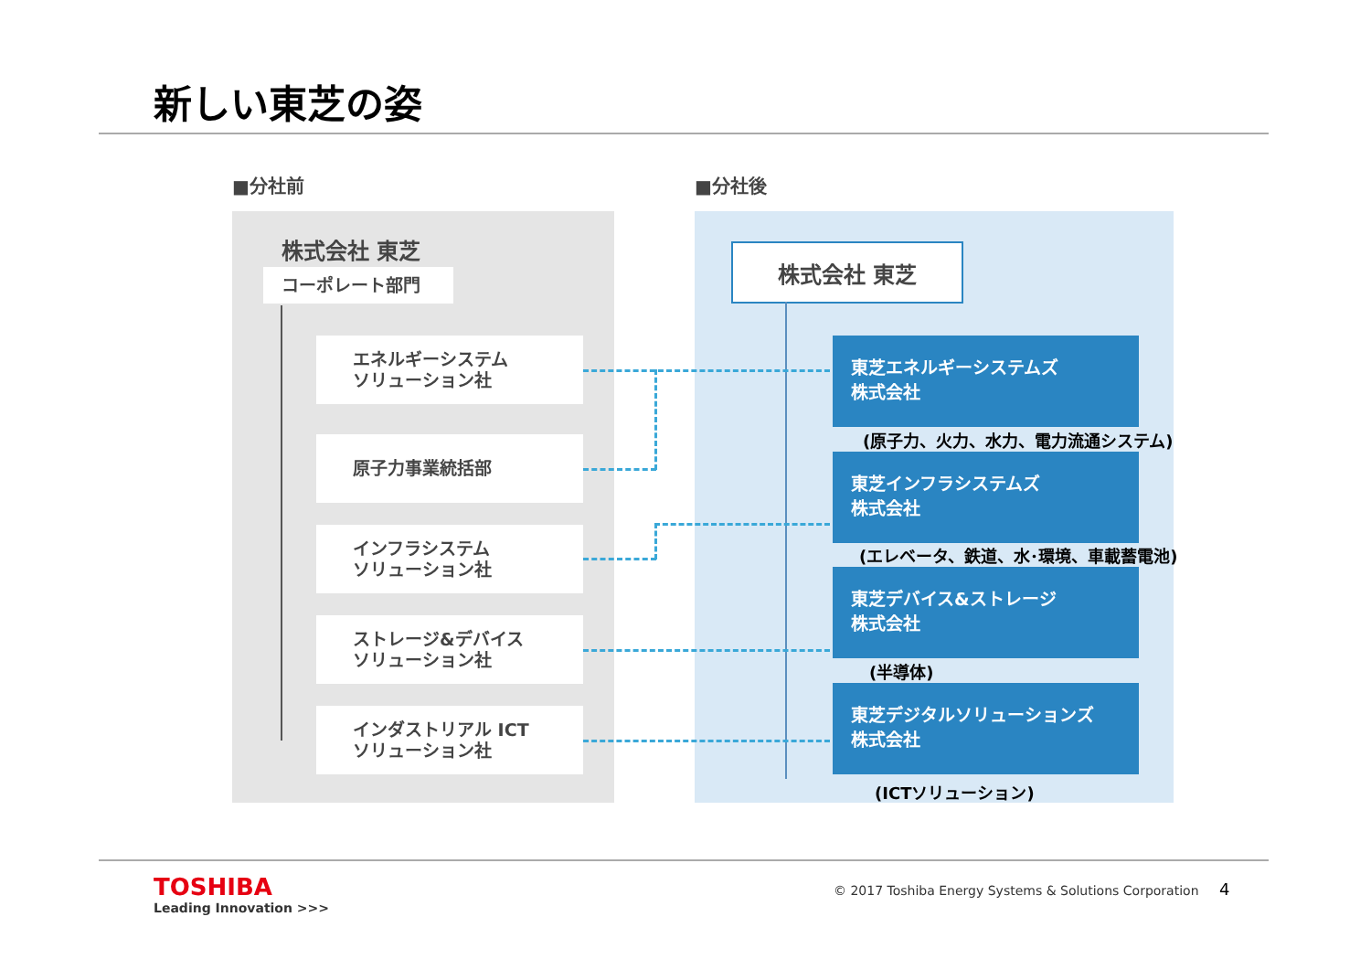新しい東芝の姿
■分社前 ■分社後
株式会社 東芝
コーポレート部門
エネルギーシステム
ソリューション社
原子力事業統括部
インフラシステム
ソリューション社
ストレージ&デバイス
ソリューション社
インダストリアル ICT
ソリューション社
株式会社 東芝
東芝エネルギーシステムズ
株式会社
(原子力、火力、水力、電力流通システム)
東芝インフラシステムズ
株式会社
(エレベータ、鉄道、水･環境、車載蓄電池)
東芝デバイス&ストレージ
株式会社
(半導体)
東芝デジタルソリューションズ
株式会社
(ICTソリューション)
TOSHIBA
Leading Innovation >>>
© 2017 Toshiba Energy Systems & Solutions Corporation
4